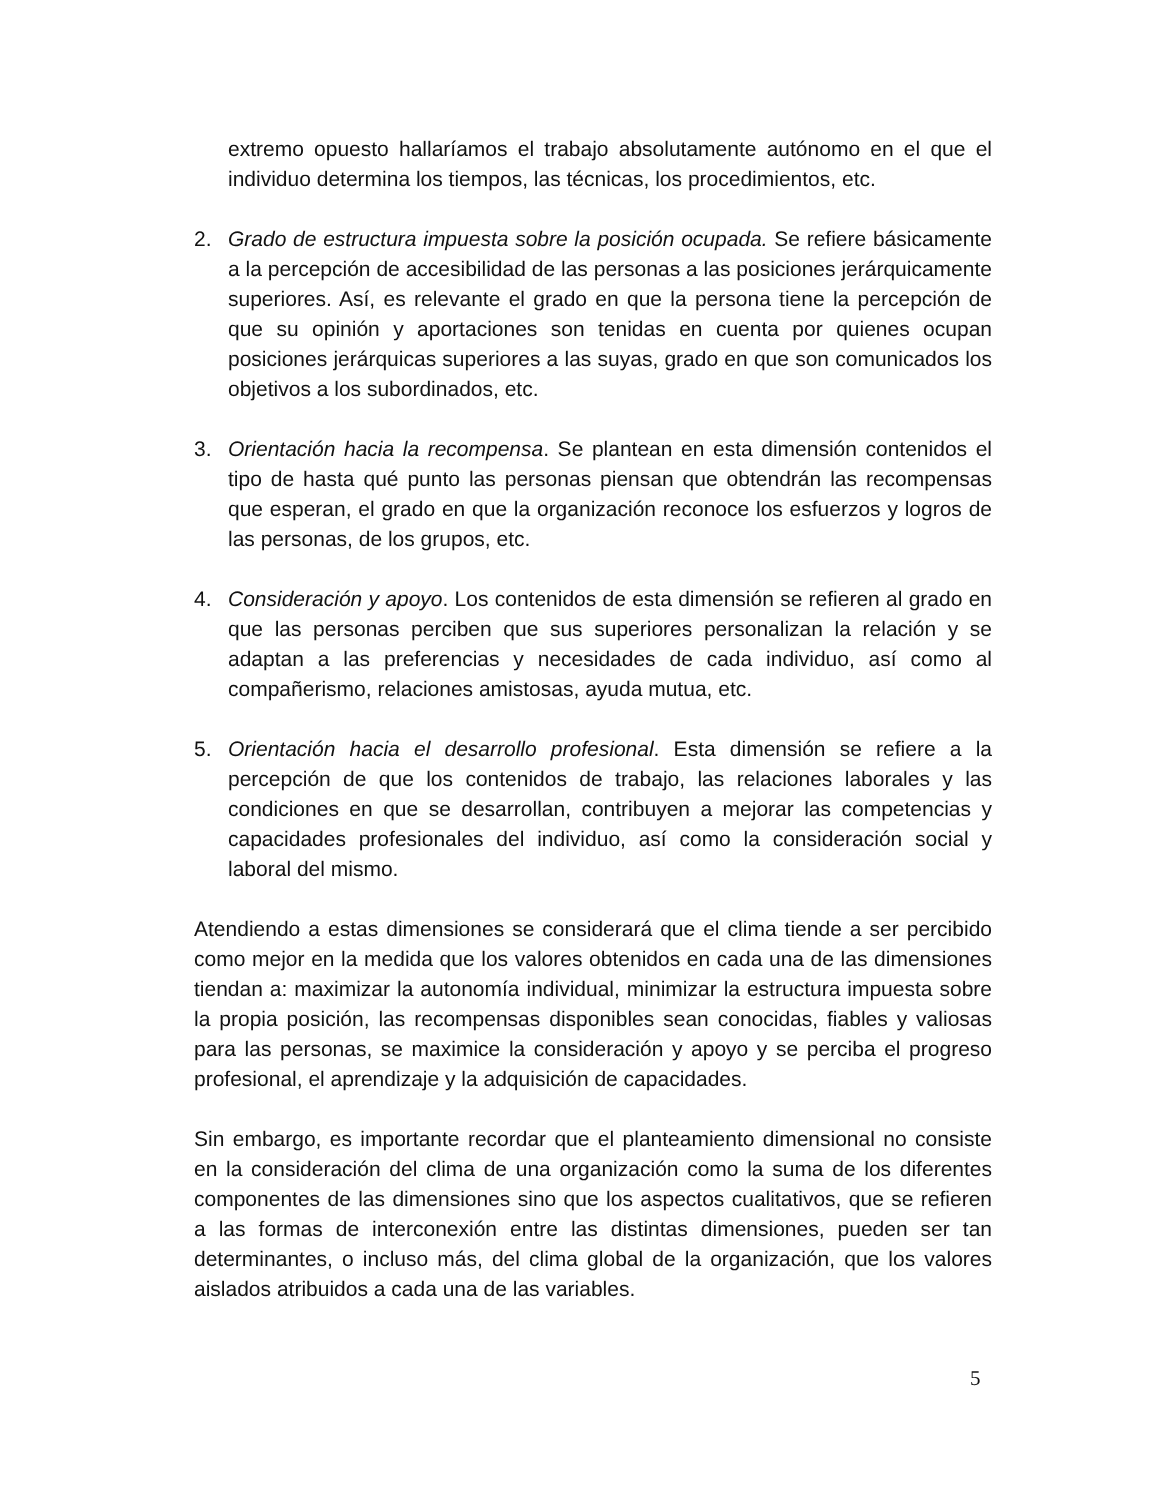extremo opuesto hallaríamos el trabajo absolutamente autónomo en el que el individuo determina los tiempos, las técnicas, los procedimientos, etc.
2. Grado de estructura impuesta sobre la posición ocupada. Se refiere básicamente a la percepción de accesibilidad de las personas a las posiciones jerárquicamente superiores. Así, es relevante el grado en que la persona tiene la percepción de que su opinión y aportaciones son tenidas en cuenta por quienes ocupan posiciones jerárquicas superiores a las suyas, grado en que son comunicados los objetivos a los subordinados, etc.
3. Orientación hacia la recompensa. Se plantean en esta dimensión contenidos el tipo de hasta qué punto las personas piensan que obtendrán las recompensas que esperan, el grado en que la organización reconoce los esfuerzos y logros de las personas, de los grupos, etc.
4. Consideración y apoyo. Los contenidos de esta dimensión se refieren al grado en que las personas perciben que sus superiores personalizan la relación y se adaptan a las preferencias y necesidades de cada individuo, así como al compañerismo, relaciones amistosas, ayuda mutua, etc.
5. Orientación hacia el desarrollo profesional. Esta dimensión se refiere a la percepción de que los contenidos de trabajo, las relaciones laborales y las condiciones en que se desarrollan, contribuyen a mejorar las competencias y capacidades profesionales del individuo, así como la consideración social y laboral del mismo.
Atendiendo a estas dimensiones se considerará que el clima tiende a ser percibido como mejor en la medida que los valores obtenidos en cada una de las dimensiones tiendan a: maximizar la autonomía individual, minimizar la estructura impuesta sobre la propia posición, las recompensas disponibles sean conocidas, fiables y valiosas para las personas, se maximice la consideración y apoyo y se perciba el progreso profesional, el aprendizaje y la adquisición de capacidades.
Sin embargo, es importante recordar que el planteamiento dimensional no consiste en la consideración del clima de una organización como la suma de los diferentes componentes de las dimensiones sino que los aspectos cualitativos, que se refieren a las formas de interconexión entre las distintas dimensiones, pueden ser tan determinantes, o incluso más, del clima global de la organización, que los valores aislados atribuidos a cada una de las variables.
5